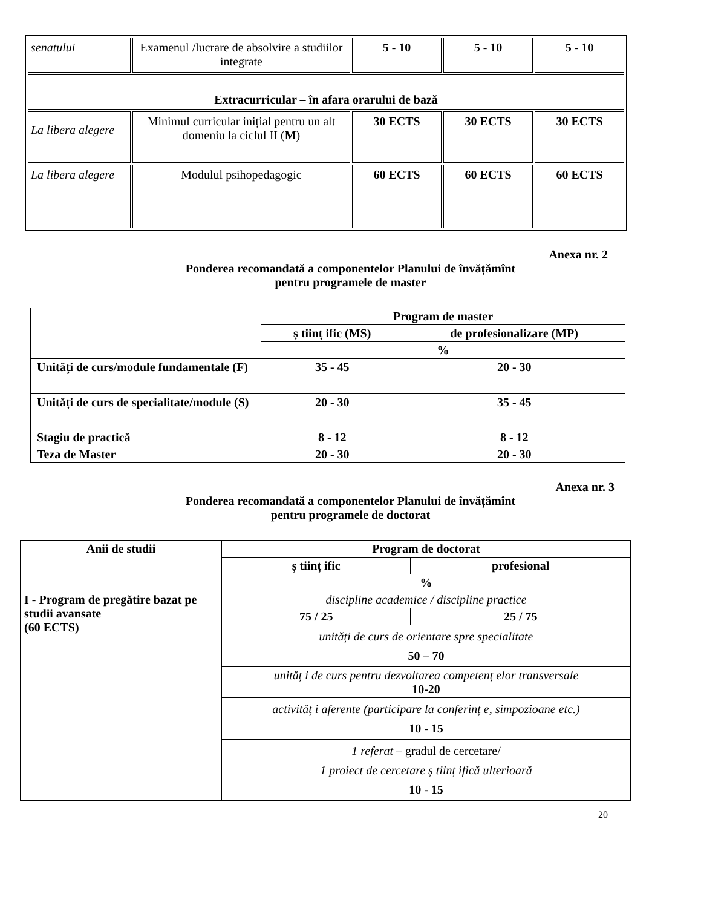| senatului | Examenul /lucrare de absolvire a studiilor integrate | 5 - 10 | 5 - 10 | 5 - 10 |
| Extracurricular – în afara orarului de bază | | | | |
| La libera alegere | Minimul curricular inițial pentru un alt domeniu la ciclul II ( M ) | 30 ECTS | 30 ECTS | 30 ECTS |
| La libera alegere | Modulul psihopedagogic | 60 ECTS | 60 ECTS | 60 ECTS |
Anexa nr. 2
Ponderea recomandată a componentelor Planului de învățămînt
pentru programele de master
| | Program de master | |
| --- | --- | --- |
| | ș tiinț ific (MS) | de profesionalizare (MP) |
| | % | |
| Unități de curs/module fundamentale (F) | 35 - 45 | 20 - 30 |
| Unități de curs de specialitate/module (S) | 20 - 30 | 35 - 45 |
| Stagiu de practică | 8 - 12 | 8 - 12 |
| Teza de Master | 20 - 30 | 20 - 30 |
Anexa nr. 3
Ponderea recomandată a componentelor Planului de învățămînt
pentru programele de doctorat
| Anii de studii | Program de doctorat | |
| --- | --- | --- |
| | ș tiinț ific | profesional |
| | % | |
| I - Program de pregătire bazat pe studii avansate (60 ECTS) | discipline academice / discipline practice | |
| | 75 / 25 | 25 / 75 |
| | unități de curs de orientare spre specialitate 50 – 70 | |
| | unităț i de curs pentru dezvoltarea competenț elor transversale 10-20 | |
| | activităț i aferente (participare la conferinț e, simpozioane etc.) 10 - 15 | |
| | 1 referat – gradul de cercetare/ 1 proiect de cercetare ș tiinț ifică ulterioară 10 - 15 | |
20